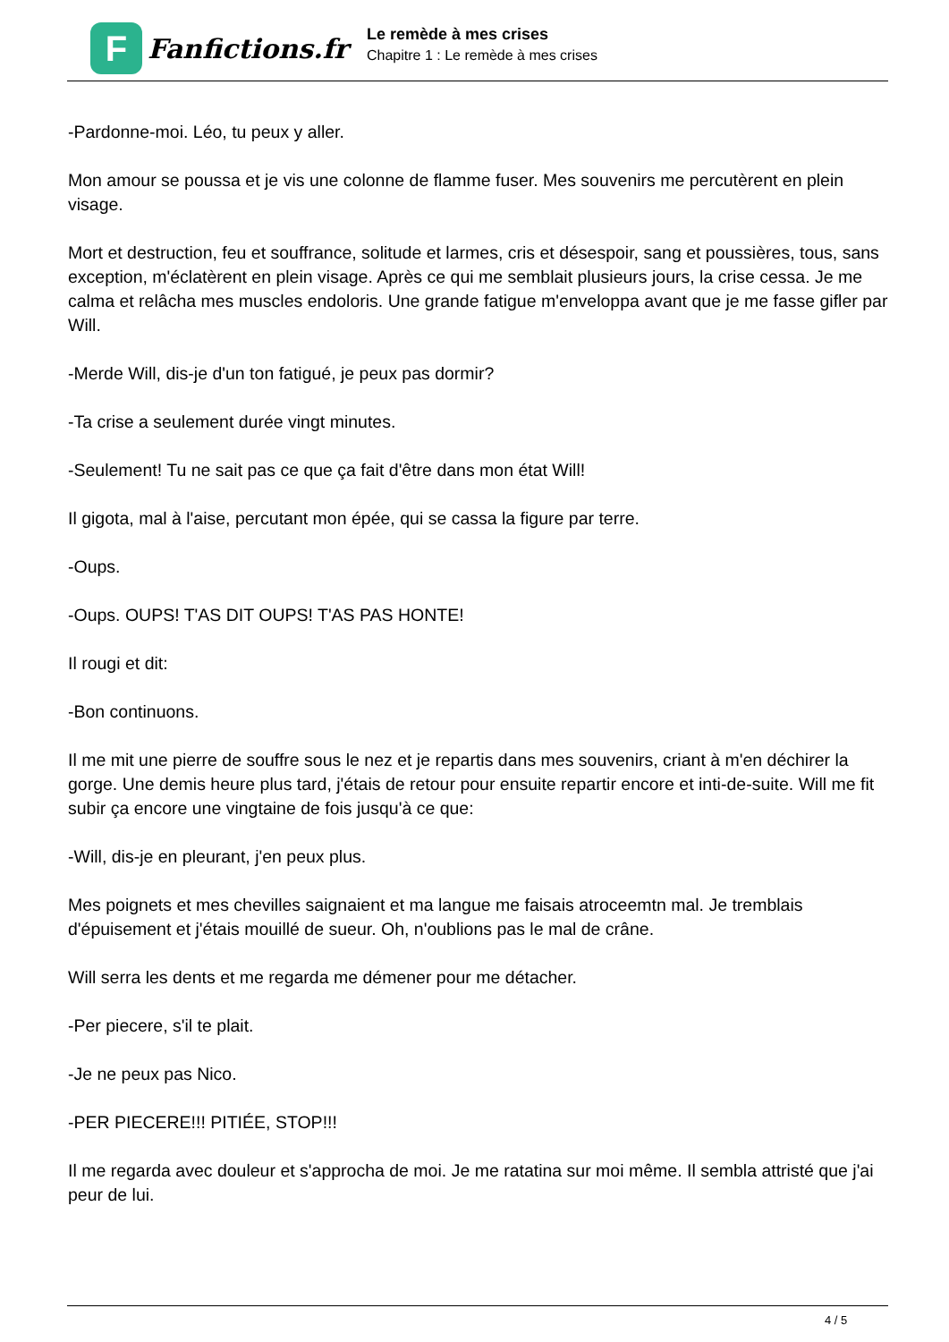F
Fanfictions.fr
Le remède à mes crises
Chapitre 1 : Le remède à mes crises
-Pardonne-moi. Léo, tu peux y aller.
Mon amour se poussa et je vis une colonne de flamme fuser. Mes souvenirs me percutèrent en plein visage.
Mort et destruction, feu et souffrance, solitude et larmes, cris et désespoir, sang et poussières, tous, sans exception, m'éclatèrent en plein visage. Après ce qui me semblait plusieurs jours, la crise cessa. Je me calma et relâcha mes muscles endoloris. Une grande fatigue m'enveloppa avant que je me fasse gifler par Will.
-Merde Will, dis-je d'un ton fatigué, je peux pas dormir?
-Ta crise a seulement durée vingt minutes.
-Seulement! Tu ne sait pas ce que ça fait d'être dans mon état Will!
Il gigota, mal à l'aise, percutant mon épée, qui se cassa la figure par terre.
-Oups.
-Oups. OUPS! T'AS DIT OUPS! T'AS PAS HONTE!
Il rougi et dit:
-Bon continuons.
Il me mit une pierre de souffre sous le nez et je repartis dans mes souvenirs, criant à m'en déchirer la gorge. Une demis heure plus tard, j'étais de retour pour ensuite repartir encore et inti-de-suite. Will me fit subir ça encore une vingtaine de fois jusqu'à ce que:
-Will, dis-je en pleurant, j'en peux plus.
Mes poignets et mes chevilles saignaient et ma langue me faisais atroceemtn mal. Je tremblais d'épuisement et j'étais mouillé de sueur. Oh, n'oublions pas le mal de crâne.
Will serra les dents et me regarda me démener pour me détacher.
-Per piecere, s'il te plait.
-Je ne peux pas Nico.
-PER PIECERE!!! PITIÉE, STOP!!!
Il me regarda avec douleur et s'approcha de moi. Je me ratatina sur moi même. Il sembla attristé que j'ai peur de lui.
4 / 5